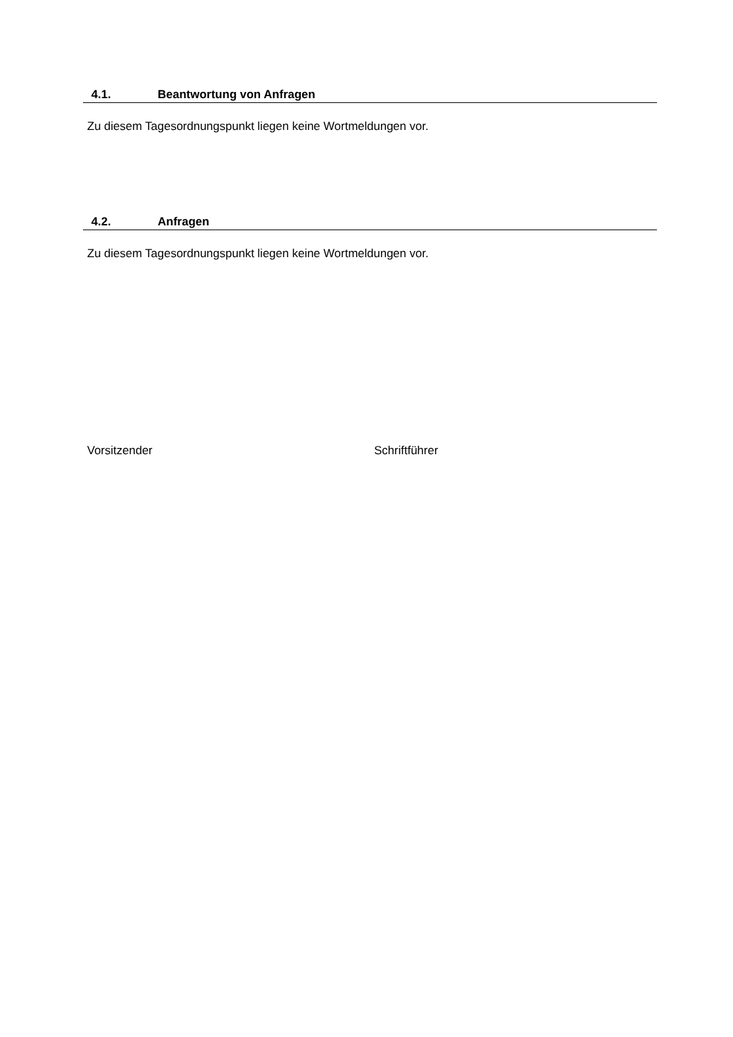4.1. Beantwortung von Anfragen
Zu diesem Tagesordnungspunkt liegen keine Wortmeldungen vor.
4.2. Anfragen
Zu diesem Tagesordnungspunkt liegen keine Wortmeldungen vor.
Vorsitzender Schriftführer